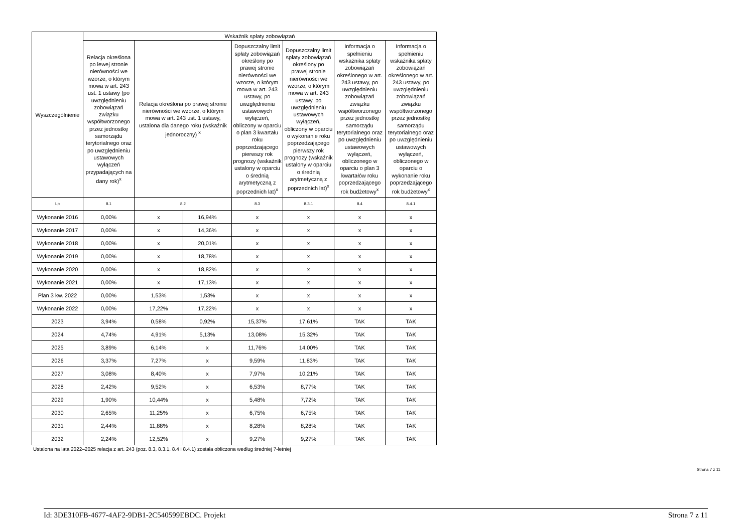| Wyszczególnienie | Wskaźnik spłaty zobowiązań | | | | | | |
| --- | --- | --- | --- | --- | --- | --- | --- |
| | Relacja określona po lewej stronie nierówności we wzorze, o którym mowa w art. 243 ust. 1 ustawy (po uwzględnieniu zobowiązań związku współtworzonego przez jednostkę samorządu terytorialnego oraz po uwzględnieniu ustawowych wyłączeń przypadających na dany rok)<sup>x</sup> | Relacja określona po prawej stronie nierówności we wzorze, o którym mowa w art. 243 ust. 1 ustawy, ustalona dla danego roku (wskaźnik jednoroczny) <sup>x</sup> | | Dopuszczalny limit spłaty zobowiązań określony po prawej stronie nierówności we wzorze, o którym mowa w art. 243 ustawy, po uwzględnieniu ustawowych wyłączeń, obliczony w oparciu o plan 3 kwartału roku poprzedzającego pierwszy rok prognozy (wskaźnik ustalony w oparciu o średnią arytmetyczną z poprzednich lat)<sup>x</sup> | Dopuszczalny limit spłaty zobowiązań określony po prawej stronie nierówności we wzorze, o którym mowa w art. 243 ustawy, po uwzględnieniu ustawowych wyłączeń, obliczony w oparciu o wykonanie roku poprzedzającego pierwszy rok prognozy (wskaźnik ustalony w oparciu o średnią arytmetyczną z poprzednich lat)<sup>x</sup> | Informacja o spełnieniu wskaźnika spłaty zobowiązań określonego w art. 243 ustawy, po uwzględnieniu zobowiązań związku współtworzonego przez jednostkę samorządu terytorialnego oraz po uwzględnieniu ustawowych wyłączeń, obliczonego w oparciu o plan 3 kwartałów roku poprzedzającego rok budżetowy<sup>x</sup> | Informacja o spełnieniu wskaźnika spłaty zobowiązań określonego w art. 243 ustawy, po uwzględnieniu zobowiązań związku współtworzonego przez jednostkę samorządu terytorialnego oraz po uwzględnieniu ustawowych wyłączeń, obliczonego w oparciu o wykonanie roku poprzedzającego rok budżetowy<sup>x</sup> |
| Lp | 8.1 | 8.2 | | 8.3 | 8.3.1 | 8.4 | 8.4.1 |
| Wykonanie 2016 | 0,00% | x | 16,94% | x | x | x | x |
| Wykonanie 2017 | 0,00% | x | 14,36% | x | x | x | x |
| Wykonanie 2018 | 0,00% | x | 20,01% | x | x | x | x |
| Wykonanie 2019 | 0,00% | x | 18,78% | x | x | x | x |
| Wykonanie 2020 | 0,00% | x | 18,82% | x | x | x | x |
| Wykonanie 2021 | 0,00% | x | 17,13% | x | x | x | x |
| Plan 3 kw. 2022 | 0,00% | 1,53% | 1,53% | x | x | x | x |
| Wykonanie 2022 | 0,00% | 17,22% | 17,22% | x | x | x | x |
| 2023 | 3,94% | 0,58% | 0,92% | 15,37% | 17,61% | TAK | TAK |
| 2024 | 4,74% | 4,91% | 5,13% | 13,08% | 15,32% | TAK | TAK |
| 2025 | 3,89% | 6,14% | x | 11,76% | 14,00% | TAK | TAK |
| 2026 | 3,37% | 7,27% | x | 9,59% | 11,83% | TAK | TAK |
| 2027 | 3,08% | 8,40% | x | 7,97% | 10,21% | TAK | TAK |
| 2028 | 2,42% | 9,52% | x | 6,53% | 8,77% | TAK | TAK |
| 2029 | 1,90% | 10,44% | x | 5,48% | 7,72% | TAK | TAK |
| 2030 | 2,65% | 11,25% | x | 6,75% | 6,75% | TAK | TAK |
| 2031 | 2,44% | 11,88% | x | 8,28% | 8,28% | TAK | TAK |
| 2032 | 2,24% | 12,52% | x | 9,27% | 9,27% | TAK | TAK |
Ustalona na lata 2022–2025 relacja z art. 243 (poz. 8.3, 8.3.1, 8.4 i 8.4.1) została obliczona według średniej 7-letniej
Strona 7 z 11
Id: 3DE310FB-4677-4AF2-9DB1-2C540599EBDC. Projekt Strona 7 z 11